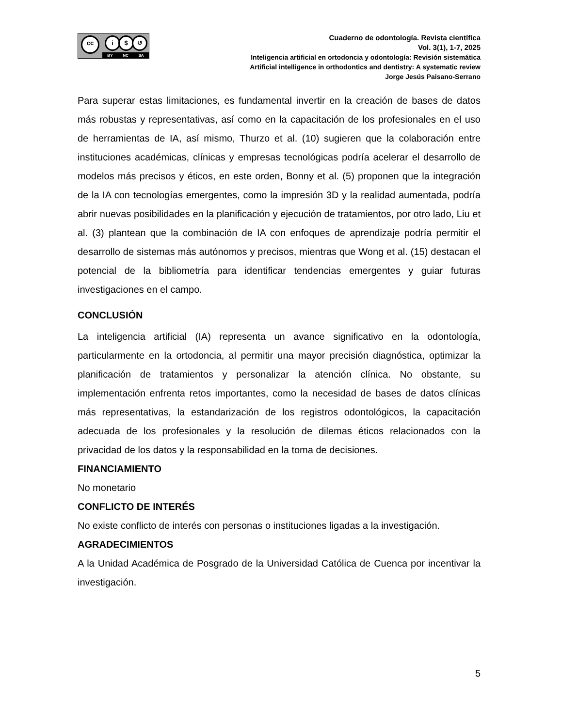cc i $ ↺
BY NC SA
Cuaderno de odontología. Revista científica
Vol. 3(1), 1-7, 2025
Inteligencia artificial en ortodoncia y odontología: Revisión sistemática
Artificial intelligence in orthodontics and dentistry: A systematic review
Jorge Jesús Paisano-Serrano
Para superar estas limitaciones, es fundamental invertir en la creación de bases de datos más robustas y representativas, así como en la capacitación de los profesionales en el uso de herramientas de IA, así mismo, Thurzo et al. (10) sugieren que la colaboración entre instituciones académicas, clínicas y empresas tecnológicas podría acelerar el desarrollo de modelos más precisos y éticos, en este orden, Bonny et al. (5) proponen que la integración de la IA con tecnologías emergentes, como la impresión 3D y la realidad aumentada, podría abrir nuevas posibilidades en la planificación y ejecución de tratamientos, por otro lado, Liu et al. (3) plantean que la combinación de IA con enfoques de aprendizaje podría permitir el desarrollo de sistemas más autónomos y precisos, mientras que Wong et al. (15) destacan el potencial de la bibliometría para identificar tendencias emergentes y guiar futuras investigaciones en el campo.
CONCLUSIÓN
La inteligencia artificial (IA) representa un avance significativo en la odontología, particularmente en la ortodoncia, al permitir una mayor precisión diagnóstica, optimizar la planificación de tratamientos y personalizar la atención clínica. No obstante, su implementación enfrenta retos importantes, como la necesidad de bases de datos clínicas más representativas, la estandarización de los registros odontológicos, la capacitación adecuada de los profesionales y la resolución de dilemas éticos relacionados con la privacidad de los datos y la responsabilidad en la toma de decisiones.
FINANCIAMIENTO
No monetario
CONFLICTO DE INTERÉS
No existe conflicto de interés con personas o instituciones ligadas a la investigación.
AGRADECIMIENTOS
A la Unidad Académica de Posgrado de la Universidad Católica de Cuenca por incentivar la investigación.
5